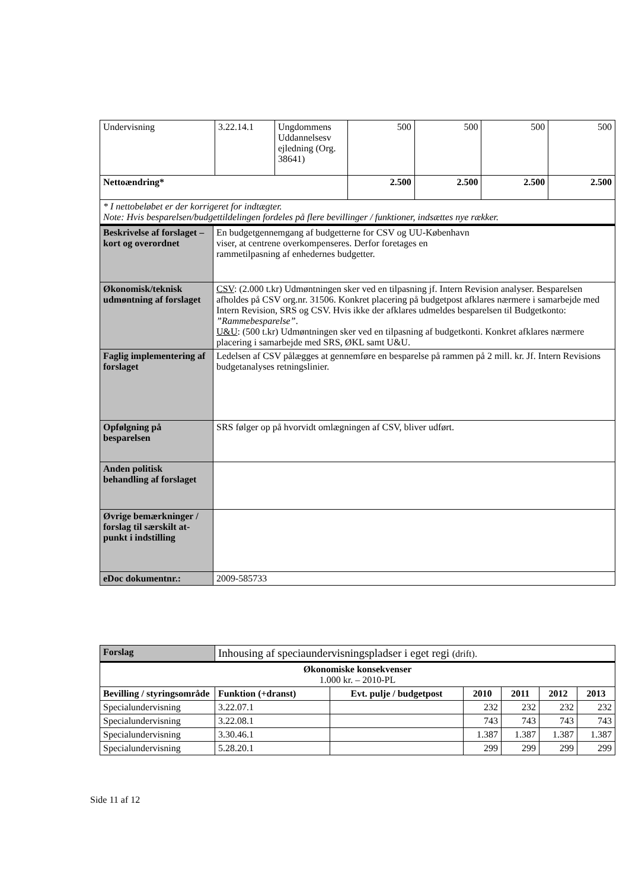| Undervisning | 3.22.14.1 | Ungdommens Uddannelsesv ejledning (Org. 38641) | 500 | 500 | 500 | 500 |
| Nettoændring* | | | 2.500 | 2.500 | 2.500 | 2.500 |
| * I nettobeløbet er der korrigeret for indtægter. Note: Hvis besparelsen/budgettildelingen fordeles på flere bevillinger / funktioner, indsættes nye rækker. | | | | | | |
| Beskrivelse af forslaget – kort og overordnet | En budgetgennemgang af budgetterne for CSV og UU-København viser, at centrene overkompenseres. Derfor foretages en rammetilpasning af enhedernes budgetter. |
| Økonomisk/teknisk udmøntning af forslaget | CSV : (2.000 t.kr) Udmøntningen sker ved en tilpasning jf. Intern Revision analyser. Besparelsen afholdes på CSV org.nr. 31506. Konkret placering på budgetpost afklares nærmere i samarbejde med Intern Revision, SRS og CSV. Hvis ikke der afklares udmeldes besparelsen til Budgetkonto: ”Rammebesparelse” . U&U : (500 t.kr) Udmøntningen sker ved en tilpasning af budgetkonti. Konkret afklares nærmere placering i samarbejde med SRS, ØKL samt U&U. |
| Faglig implementering af forslaget | Ledelsen af CSV pålægges at gennemføre en besparelse på rammen på 2 mill. kr. Jf. Intern Revisions budgetanalyses retningslinier. |
| Opfølgning på besparelsen | SRS følger op på hvorvidt omlægningen af CSV, bliver udført. |
| Anden politisk behandling af forslaget | |
| Øvrige bemærkninger / forslag til særskilt at-punkt i indstilling | |
| eDoc dokumentnr.: | 2009-585733 |
| Forslag | Inhousing af speciaundervisningspladser i eget regi (drift). | | | | | |
| Økonomiske konsekvenser 1.000 kr. – 2010-PL | | | | | | |
| Bevilling / styringsområde | Funktion (+dranst) | Evt. pulje / budgetpost | 2010 | 2011 | 2012 | 2013 |
| Specialundervisning | 3.22.07.1 | | 232 | 232 | 232 | 232 |
| Specialundervisning | 3.22.08.1 | | 743 | 743 | 743 | 743 |
| Specialundervisning | 3.30.46.1 | | 1.387 | 1.387 | 1.387 | 1.387 |
| Specialundervisning | 5.28.20.1 | | 299 | 299 | 299 | 299 |
Side 11 af 12